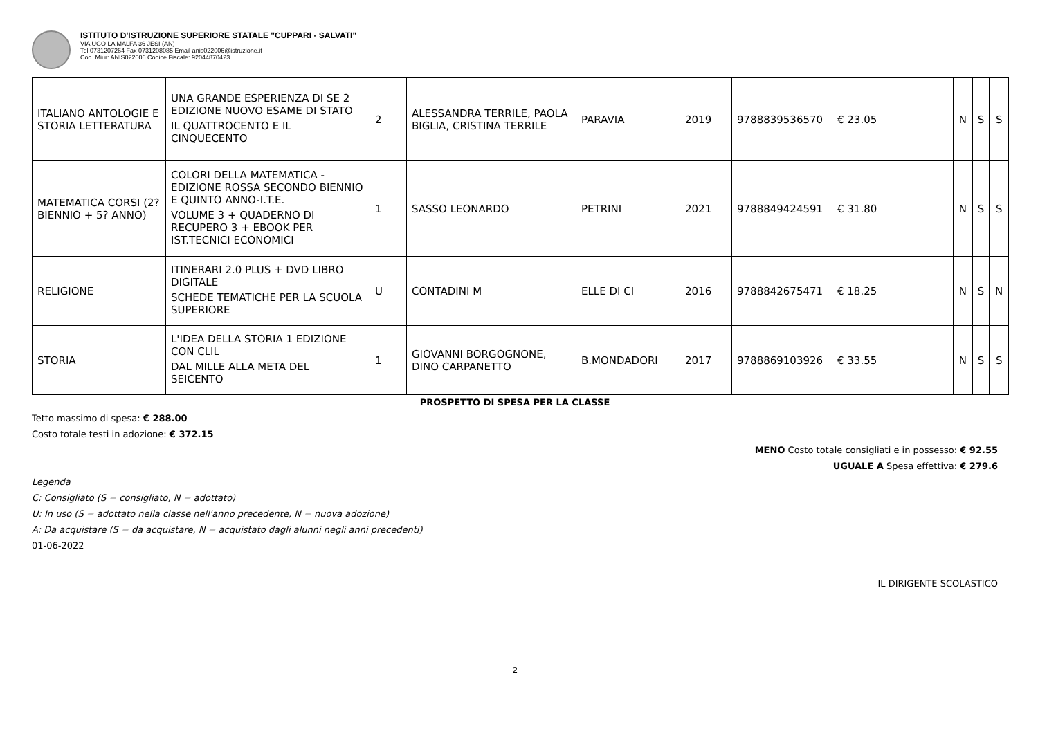ISTITUTO D'ISTRUZIONE SUPERIORE STATALE "CUPPARI - SALVATI"
VIA UGO LA MALFA 36 JESI (AN)
Tel 0731207264 Fax 0731208085 Email anis022006@istruzione.it
Cod. Miur: ANIS022006 Codice Fiscale: 92044870423
| ITALIANO ANTOLOGIE E STORIA LETTERATURA | UNA GRANDE ESPERIENZA DI SE 2 EDIZIONE NUOVO ESAME DI STATO IL QUATTROCENTO E IL CINQUECENTO | 2 | ALESSANDRA TERRILE, PAOLA BIGLIA, CRISTINA TERRILE | PARAVIA | 2019 | 9788839536570 | € 23.05 | | N | S | S |
| MATEMATICA CORSI (2? BIENNIO + 5? ANNO) | COLORI DELLA MATEMATICA - EDIZIONE ROSSA SECONDO BIENNIO E QUINTO ANNO-I.T.E. VOLUME 3 + QUADERNO DI RECUPERO 3 + EBOOK PER IST.TECNICI ECONOMICI | 1 | SASSO LEONARDO | PETRINI | 2021 | 9788849424591 | € 31.80 | | N | S | S |
| RELIGIONE | ITINERARI 2.0 PLUS + DVD LIBRO DIGITALE SCHEDE TEMATICHE PER LA SCUOLA SUPERIORE | U | CONTADINI M | ELLE DI CI | 2016 | 9788842675471 | € 18.25 | | N | S | N |
| STORIA | L'IDEA DELLA STORIA 1 EDIZIONE CON CLIL DAL MILLE ALLA META DEL SEICENTO | 1 | GIOVANNI BORGOGNONE, DINO CARPANETTO | B.MONDADORI | 2017 | 9788869103926 | € 33.55 | | N | S | S |
PROSPETTO DI SPESA PER LA CLASSE
Tetto massimo di spesa: € 288.00
Costo totale testi in adozione: € 372.15
MENO Costo totale consigliati e in possesso: € 92.55
UGUALE A Spesa effettiva: € 279.6
Legenda
C: Consigliato (S = consigliato, N = adottato)
U: In uso (S = adottato nella classe nell'anno precedente, N = nuova adozione)
A: Da acquistare (S = da acquistare, N = acquistato dagli alunni negli anni precedenti)
01-06-2022
IL DIRIGENTE SCOLASTICO
2